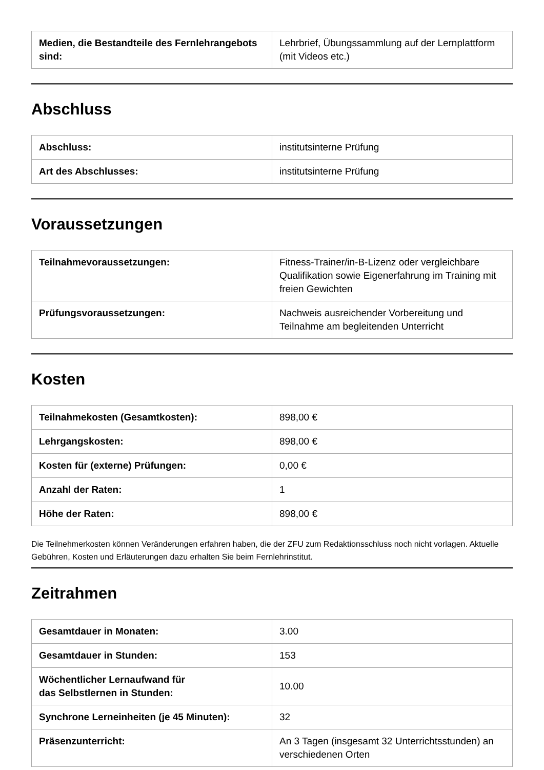| Medien, die Bestandteile des Fernlehrangebots sind: | Lehrbrief, Übungssammlung auf der Lernplattform (mit Videos etc.) |
Abschluss
| Abschluss: | institutsinterne Prüfung |
| Art des Abschlusses: | institutsinterne Prüfung |
Voraussetzungen
| Teilnahmevoraussetzungen: | Fitness-Trainer/in-B-Lizenz oder vergleichbare Qualifikation sowie Eigenerfahrung im Training mit freien Gewichten |
| Prüfungsvoraussetzungen: | Nachweis ausreichender Vorbereitung und Teilnahme am begleitenden Unterricht |
Kosten
| Teilnahmekosten (Gesamtkosten): | 898,00 € |
| Lehrgangskosten: | 898,00 € |
| Kosten für (externe) Prüfungen: | 0,00 € |
| Anzahl der Raten: | 1 |
| Höhe der Raten: | 898,00 € |
Die Teilnehmerkosten können Veränderungen erfahren haben, die der ZFU zum Redaktionsschluss noch nicht vorlagen. Aktuelle Gebühren, Kosten und Erläuterungen dazu erhalten Sie beim Fernlehrinstitut.
Zeitrahmen
| Gesamtdauer in Monaten: | 3.00 |
| Gesamtdauer in Stunden: | 153 |
| Wöchentlicher Lernaufwand für das Selbstlernen in Stunden: | 10.00 |
| Synchrone Lerneinheiten (je 45 Minuten): | 32 |
| Präsenzunterricht: | An 3 Tagen (insgesamt 32 Unterrichtsstunden) an verschiedenen Orten |